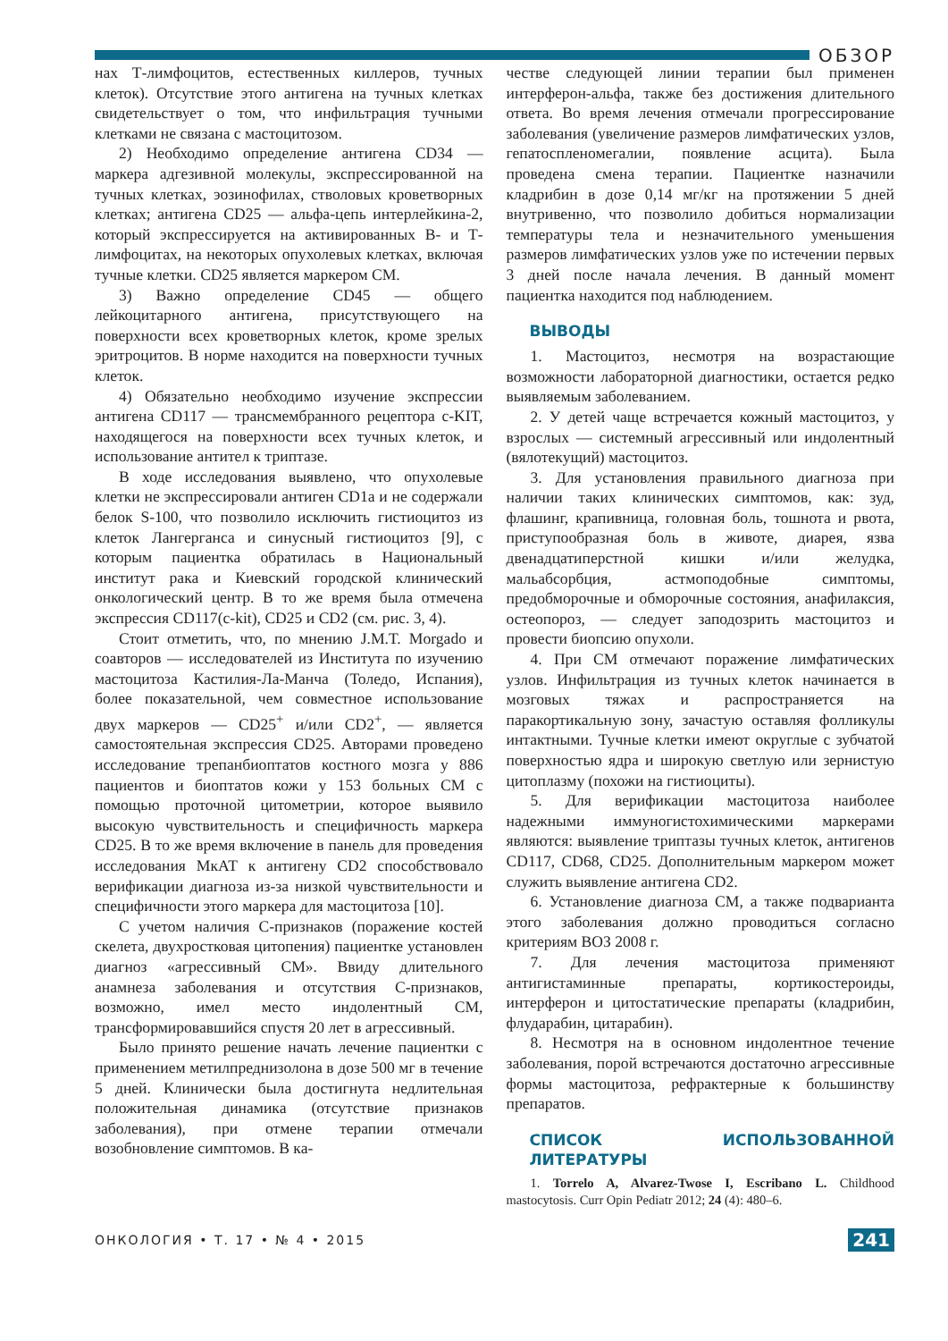ОБЗОР
нах Т-лимфоцитов, естественных киллеров, тучных клеток). Отсутствие этого антигена на тучных клетках свидетельствует о том, что инфильтрация тучными клетками не связана с мастоцитозом.
2) Необходимо определение антигена CD34 — маркера адгезивной молекулы, экспрессированной на тучных клетках, эозинофилах, стволовых кроветворных клетках; антигена CD25 — альфа-цепь интерлейкина-2, который экспрессируется на активированных В- и Т-лимфоцитах, на некоторых опухолевых клетках, включая тучные клетки. CD25 является маркером СМ.
3) Важно определение CD45 — общего лейкоцитарного антигена, присутствующего на поверхности всех кроветворных клеток, кроме зрелых эритроцитов. В норме находится на поверхности тучных клеток.
4) Обязательно необходимо изучение экспрессии антигена CD117 — трансмембранного рецептора c-KIT, находящегося на поверхности всех тучных клеток, и использование антител к триптазе.
В ходе исследования выявлено, что опухолевые клетки не экспрессировали антиген CD1a и не содержали белок S-100, что позволило исключить гистиоцитоз из клеток Лангерганса и синусный гистиоцитоз [9], с которым пациентка обратилась в Национальный институт рака и Киевский городской клинический онкологический центр. В то же время была отмечена экспрессия CD117(c-kit), CD25 и CD2 (см. рис. 3, 4).
Стоит отметить, что, по мнению J.M.T. Morgado и соавторов — исследователей из Института по изучению мастоцитоза Кастилия-Ла-Манча (Толедо, Испания), более показательной, чем совместное использование двух маркеров — CD25<sup>+</sup> и/или CD2<sup>+</sup>, — является самостоятельная экспрессия CD25. Авторами проведено исследование трепанбиоптатов костного мозга у 886 пациентов и биоптатов кожи у 153 больных СМ с помощью проточной цитометрии, которое выявило высокую чувствительность и специфичность маркера CD25. В то же время включение в панель для проведения исследования МкАТ к антигену CD2 способствовало верификации диагноза из-за низкой чувствительности и специфичности этого маркера для мастоцитоза [10].
С учетом наличия С-признаков (поражение костей скелета, двухростковая цитопения) пациентке установлен диагноз «агрессивный СМ». Ввиду длительного анамнеза заболевания и отсутствия С-признаков, возможно, имел место индолентный СМ, трансформировавшийся спустя 20 лет в агрессивный.
Было принято решение начать лечение пациентки с применением метилпреднизолона в дозе 500 мг в течение 5 дней. Клинически была достигнута недлительная положительная динамика (отсутствие признаков заболевания), при отмене терапии отмечали возобновление симптомов. В ка-
честве следующей линии терапии был применен интерферон-альфа, также без достижения длительного ответа. Во время лечения отмечали прогрессирование заболевания (увеличение размеров лимфатических узлов, гепатоспленомегалии, появление асцита). Была проведена смена терапии. Пациентке назначили кладрибин в дозе 0,14 мг/кг на протяжении 5 дней внутривенно, что позволило добиться нормализации температуры тела и незначительного уменьшения размеров лимфатических узлов уже по истечении первых 3 дней после начала лечения. В данный момент пациентка находится под наблюдением.
ВЫВОДЫ
1. Мастоцитоз, несмотря на возрастающие возможности лабораторной диагностики, остается редко выявляемым заболеванием.
2. У детей чаще встречается кожный мастоцитоз, у взрослых — системный агрессивный или индолентный (вялотекущий) мастоцитоз.
3. Для установления правильного диагноза при наличии таких клинических симптомов, как: зуд, флашинг, крапивница, головная боль, тошнота и рвота, приступообразная боль в животе, диарея, язва двенадцатиперстной кишки и/или желудка, мальабсорбция, астмоподобные симптомы, предобморочные и обморочные состояния, анафилаксия, остеопороз, — следует заподозрить мастоцитоз и провести биопсию опухоли.
4. При СМ отмечают поражение лимфатических узлов. Инфильтрация из тучных клеток начинается в мозговых тяжах и распространяется на паракортикальную зону, зачастую оставляя фолликулы интактными. Тучные клетки имеют округлые с зубчатой поверхностью ядра и широкую светлую или зернистую цитоплазму (похожи на гистиоциты).
5. Для верификации мастоцитоза наиболее надежными иммуногистохимическими маркерами являются: выявление триптазы тучных клеток, антигенов CD117, CD68, CD25. Дополнительным маркером может служить выявление антигена CD2.
6. Установление диагноза СМ, а также подварианта этого заболевания должно проводиться согласно критериям ВОЗ 2008 г.
7. Для лечения мастоцитоза применяют антигистаминные препараты, кортикостероиды, интерферон и цитостатические препараты (кладрибин, флударабин, цитарабин).
8. Несмотря на в основном индолентное течение заболевания, порой встречаются достаточно агрессивные формы мастоцитоза, рефрактерные к большинству препаратов.
СПИСОК ИСПОЛЬЗОВАННОЙ ЛИТЕРАТУРЫ
1. Torrelo A, Alvarez-Twose I, Escribano L. Childhood mastocytosis. Curr Opin Pediatr 2012; 24 (4): 480–6.
ОНКОЛОГИЯ • Т. 17 • № 4 • 2015 241